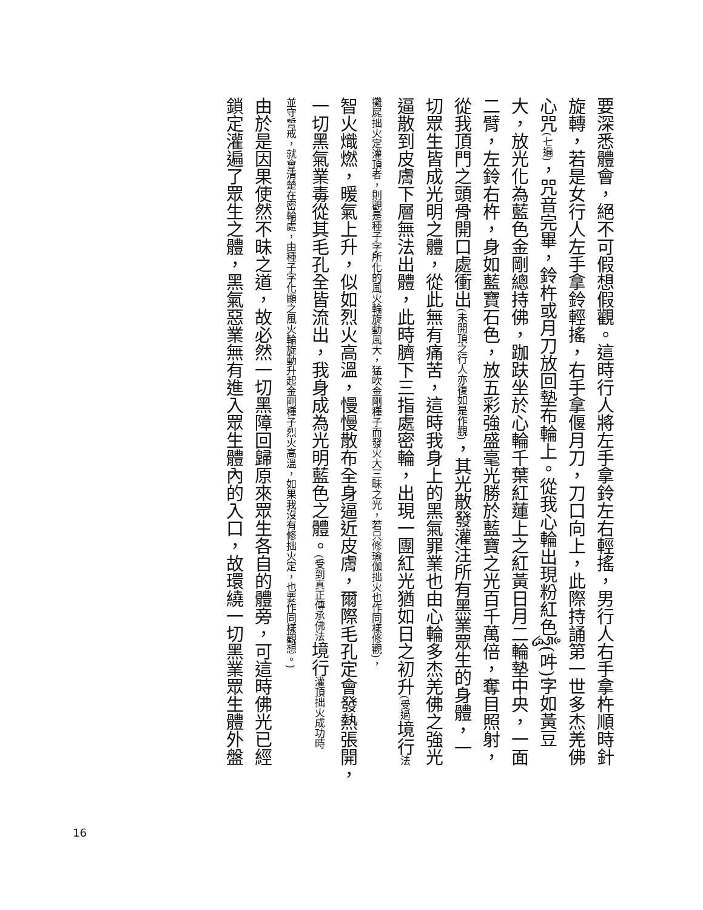要深悉體會，絕不可假想假觀。這時行人將左手拿鈴左右輕搖，男行人右手拿杵順時針
旋轉，若是女行人左手拿鈴輕搖，右手拿偃月刀，刀口向上，此際持誦第一世多杰羌佛
心咒(七遍)，咒音完畢，鈴杵或月刀放回墊布輪上。從我心輪出現粉紅色ཧཱུྃ(吽)字如黃豆
大，放光化為藍色金剛總持佛，跏趺坐於心輪千葉紅蓮上之紅黃日月二輪墊中央，一面
二臂，左鈴右杵，身如藍寶石色，放五彩強盛毫光勝於藍寶之光百千萬倍，奪目照射，
從我頂門之頭骨開口處衝出(未開頂之行人亦復如是作觀)，其光散發灌注所有黑業眾生的身體，一
切眾生皆成光明之體，從此無有痛苦，這時我身上的黑氣罪業也由心輪多杰羌佛之強光
逼散到皮膚下層無法出體，此時臍下三指處密輪，出現一團紅光猶如日之初升(受過境行法
攤屍拙火定灌頂者，則觀是種子字所化的風火輪旋動風大，猛吹金剛種子而發火大三昧之光，若只修瑜伽拙火也作同樣修觀)，
智火熾燃，暖氣上升，似如烈火高溫，慢慢散布全身逼近皮膚，爾際毛孔定會發熱張開，
一切黑氣業毒從其毛孔全皆流出，我身成為光明藍色之體。(受到真正傳承佛法境行灌頂拙火成功時
並守誓戒，就會清楚在密輪處，由種子字化顯之風火輪旋動升起金剛種子烈火高溫，如果我沒有修拙火定，也要作同樣觀想。)
由於是因果使然不昧之道，故必然一切黑障回歸原來眾生各自的體旁，可這時佛光已經
鎖定灌遍了眾生之體，黑氣惡業無有進入眾生體內的入口，故環繞一切黑業眾生體外盤
16